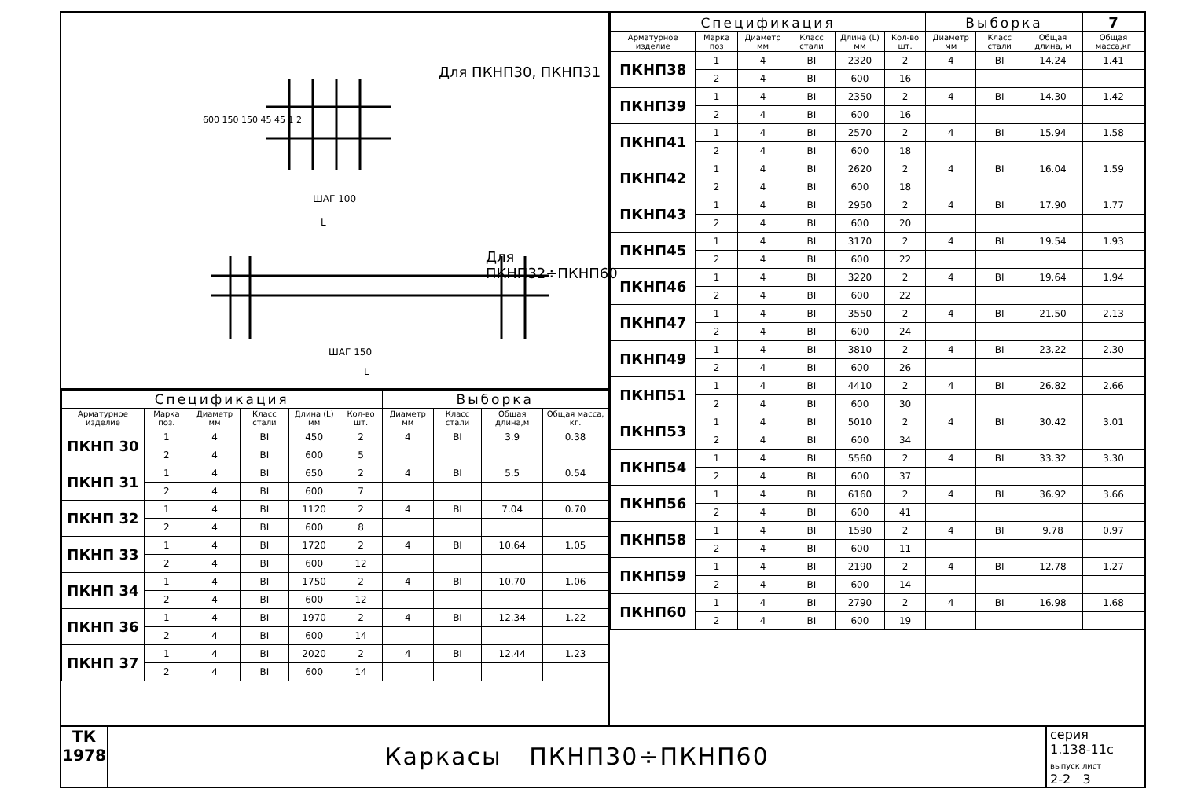Для ПКНП30, ПКНП31
Для ПКНП32÷ПКНП60
ШАГ 100
ШАГ 150
L
L
600 150 150 45 45 1 2
| Спецификация | | | | | | Выборка | | | |
| --- | --- | --- | --- | --- | --- | --- | --- | --- | --- |
| Арматурное изделие | Марка поз. | Диаметр мм | Класс стали | Длина (L) мм | Кол-во шт. | Диаметр мм | Класс стали | Общая длина,м | Общая масса, кг. |
| ПКНП 30 | 1 | 4 | BI | 450 | 2 | 4 | BI | 3.9 | 0.38 |
| | 2 | 4 | BI | 600 | 5 | | | | |
| ПКНП 31 | 1 | 4 | BI | 650 | 2 | 4 | BI | 5.5 | 0.54 |
| | 2 | 4 | BI | 600 | 7 | | | | |
| ПКНП 32 | 1 | 4 | BI | 1120 | 2 | 4 | BI | 7.04 | 0.70 |
| | 2 | 4 | BI | 600 | 8 | | | | |
| ПКНП 33 | 1 | 4 | BI | 1720 | 2 | 4 | BI | 10.64 | 1.05 |
| | 2 | 4 | BI | 600 | 12 | | | | |
| ПКНП 34 | 1 | 4 | BI | 1750 | 2 | 4 | BI | 10.70 | 1.06 |
| | 2 | 4 | BI | 600 | 12 | | | | |
| ПКНП 36 | 1 | 4 | BI | 1970 | 2 | 4 | BI | 12.34 | 1.22 |
| | 2 | 4 | BI | 600 | 14 | | | | |
| ПКНП 37 | 1 | 4 | BI | 2020 | 2 | 4 | BI | 12.44 | 1.23 |
| | 2 | 4 | BI | 600 | 14 | | | | |
| Спецификация | | | | | | Выборка | | | 7 |
| --- | --- | --- | --- | --- | --- | --- | --- | --- | --- |
| Арматурное изделие | Марка поз | Диаметр мм | Класс стали | Длина (L) мм | Кол-во шт. | Диаметр мм | Класс стали | Общая длина, м | Общая масса,кг |
| ПКНП38 | 1 | 4 | BI | 2320 | 2 | 4 | BI | 14.24 | 1.41 |
| | 2 | 4 | BI | 600 | 16 | | | | |
| ПКНП39 | 1 | 4 | BI | 2350 | 2 | 4 | BI | 14.30 | 1.42 |
| | 2 | 4 | BI | 600 | 16 | | | | |
| ПКНП41 | 1 | 4 | BI | 2570 | 2 | 4 | BI | 15.94 | 1.58 |
| | 2 | 4 | BI | 600 | 18 | | | | |
| ПКНП42 | 1 | 4 | BI | 2620 | 2 | 4 | BI | 16.04 | 1.59 |
| | 2 | 4 | BI | 600 | 18 | | | | |
| ПКНП43 | 1 | 4 | BI | 2950 | 2 | 4 | BI | 17.90 | 1.77 |
| | 2 | 4 | BI | 600 | 20 | | | | |
| ПКНП45 | 1 | 4 | BI | 3170 | 2 | 4 | BI | 19.54 | 1.93 |
| | 2 | 4 | BI | 600 | 22 | | | | |
| ПКНП46 | 1 | 4 | BI | 3220 | 2 | 4 | BI | 19.64 | 1.94 |
| | 2 | 4 | BI | 600 | 22 | | | | |
| ПКНП47 | 1 | 4 | BI | 3550 | 2 | 4 | BI | 21.50 | 2.13 |
| | 2 | 4 | BI | 600 | 24 | | | | |
| ПКНП49 | 1 | 4 | BI | 3810 | 2 | 4 | BI | 23.22 | 2.30 |
| | 2 | 4 | BI | 600 | 26 | | | | |
| ПКНП51 | 1 | 4 | BI | 4410 | 2 | 4 | BI | 26.82 | 2.66 |
| | 2 | 4 | BI | 600 | 30 | | | | |
| ПКНП53 | 1 | 4 | BI | 5010 | 2 | 4 | BI | 30.42 | 3.01 |
| | 2 | 4 | BI | 600 | 34 | | | | |
| ПКНП54 | 1 | 4 | BI | 5560 | 2 | 4 | BI | 33.32 | 3.30 |
| | 2 | 4 | BI | 600 | 37 | | | | |
| ПКНП56 | 1 | 4 | BI | 6160 | 2 | 4 | BI | 36.92 | 3.66 |
| | 2 | 4 | BI | 600 | 41 | | | | |
| ПКНП58 | 1 | 4 | BI | 1590 | 2 | 4 | BI | 9.78 | 0.97 |
| | 2 | 4 | BI | 600 | 11 | | | | |
| ПКНП59 | 1 | 4 | BI | 2190 | 2 | 4 | BI | 12.78 | 1.27 |
| | 2 | 4 | BI | 600 | 14 | | | | |
| ПКНП60 | 1 | 4 | BI | 2790 | 2 | 4 | BI | 16.98 | 1.68 |
| | 2 | 4 | BI | 600 | 19 | | | | |
ТК
1978
Каркасы ПКНП30÷ПКНП60
серия
1.138-11с
выпуск лист
2-2 3